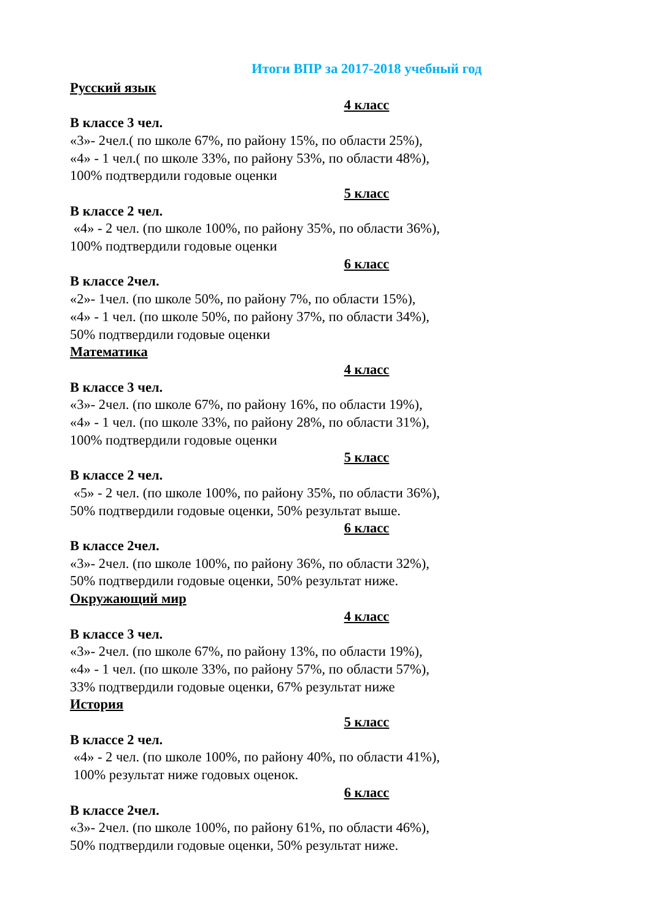Итоги ВПР за 2017-2018 учебный год
Русский язык
4 класс
В классе 3 чел.
«3»- 2чел.( по школе 67%, по району 15%, по области 25%),
«4» - 1 чел.( по школе 33%, по району 53%, по области 48%),
100% подтвердили годовые оценки
5 класс
В классе 2 чел.
«4» - 2 чел. (по школе 100%, по району 35%, по области 36%),
100% подтвердили годовые оценки
6 класс
В классе 2чел.
«2»- 1чел. (по школе 50%, по району 7%, по области 15%),
«4» - 1 чел. (по школе 50%, по району 37%, по области 34%),
50% подтвердили годовые оценки
Математика
4 класс
В классе 3 чел.
«3»- 2чел. (по школе 67%, по району 16%, по области 19%),
«4» - 1 чел. (по школе 33%, по району 28%, по области 31%),
100% подтвердили годовые оценки
5 класс
В классе 2 чел.
«5» - 2 чел. (по школе 100%, по району 35%, по области 36%),
50% подтвердили годовые оценки, 50% результат выше.
6 класс
В классе 2чел.
«3»- 2чел. (по школе 100%, по району 36%, по области 32%),
50% подтвердили годовые оценки, 50% результат ниже.
Окружающий мир
4 класс
В классе 3 чел.
«3»- 2чел. (по школе 67%, по району 13%, по области 19%),
«4» - 1 чел. (по школе 33%, по району 57%, по области 57%),
33% подтвердили годовые оценки, 67% результат ниже
История
5 класс
В классе 2 чел.
«4» - 2 чел. (по школе 100%, по району 40%, по области 41%),
100% результат ниже годовых оценок.
6 класс
В классе 2чел.
«3»- 2чел. (по школе 100%, по району 61%, по области 46%),
50% подтвердили годовые оценки, 50% результат ниже.